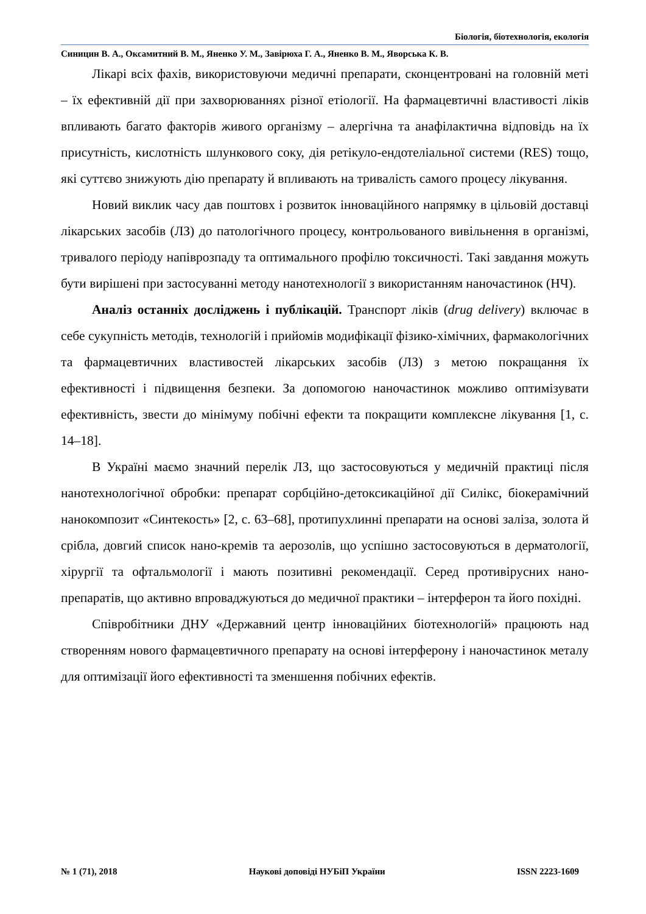Біологія, біотехнологія, екологія
Синицин В. А., Оксамитний В. М., Яненко У. М., Завірюха Г. А., Яненко В. М., Яворська К. В.
Лікарі всіх фахів, використовуючи медичні препарати, сконцентровані на головній меті – їх ефективній дії при захворюваннях різної етіології. На фармацевтичні властивості ліків впливають багато факторів живого організму – алергічна та анафілактична відповідь на їх присутність, кислотність шлункового соку, дія ретікуло-ендотеліальної системи (RES) тощо, які суттєво знижують дію препарату й впливають на тривалість самого процесу лікування.
Новий виклик часу дав поштовх і розвиток інноваційного напрямку в цільовій доставці лікарських засобів (ЛЗ) до патологічного процесу, контрольованого вивільнення в організмі, тривалого періоду напіврозпаду та оптимального профілю токсичності. Такі завдання можуть бути вирішені при застосуванні методу нанотехнології з використанням наночастинок (НЧ).
Аналіз останніх досліджень і публікацій. Транспорт ліків (drug delivery) включає в себе сукупність методів, технологій і прийомів модифікації фізико-хімічних, фармакологічних та фармацевтичних властивостей лікарських засобів (ЛЗ) з метою покращання їх ефективності і підвищення безпеки. За допомогою наночастинок можливо оптимізувати ефективність, звести до мінімуму побічні ефекти та покращити комплексне лікування [1, с. 14–18].
В Україні маємо значний перелік ЛЗ, що застосовуються у медичній практиці після нанотехнологічної обробки: препарат сорбційно-детоксикаційної дії Силікс, біокерамічний нанокомпозит «Синтекость» [2, с. 63–68], протипухлинні препарати на основі заліза, золота й срібла, довгий список нано-кремів та аерозолів, що успішно застосовуються в дерматології, хірургії та офтальмології і мають позитивні рекомендації. Серед противірусних нано-препаратів, що активно впроваджуються до медичної практики – інтерферон та його похідні.
Співробітники ДНУ «Державний центр інноваційних біотехнологій» працюють над створенням нового фармацевтичного препарату на основі інтерферону і наночастинок металу для оптимізації його ефективності та зменшення побічних ефектів.
№ 1 (71), 2018 Наукові доповіді НУБіП України ISSN 2223-1609